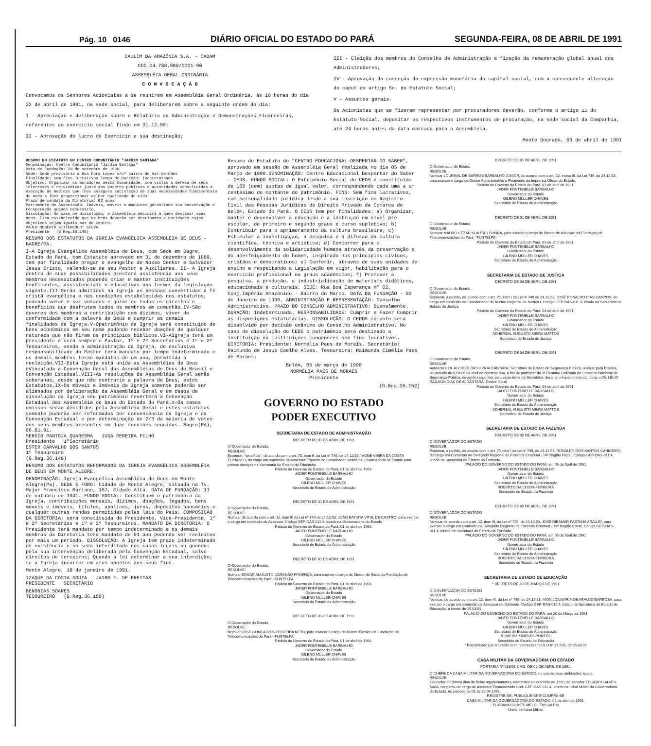Pág. 10 0146 DIÁRIO OFICIAL DO ESTADO DO PARÁ SEGUNDA-FEIRA, 08 DE ABRIL DE 1991
CAULIM DA AMAZÔNIA S.A. - CADAM
CGC 04.788.980/0001-90
ASSEMBLÉIA GERAL ORDINÁRIA
C O N V O C A Ç Ã O
Convocamos os Senhores Acionistas a se reunirem em Assembléia Geral Ordinária, às 10 horas do dia 22 de abril de 1991, na sede social, para deliberarem sobre a seguinte ordem do dia:
I - Apreciação e deliberação sobre o Relatório da Administração e Demonstrações Financeiras, referentes ao exercício social findo em 31.12.90;
II - Aprovação do lucro do Exercício e sua destinação;
III - Eleição dos membros do Conselho de Administração e fixação da remuneração global anual dos Administradores;
IV - Aprovação da correção da expressão monetária do capital social, com a consequente alteração do caput do artigo 5o. do Estatuto Social;
V - Assuntos gerais.
Os Acionistas que se fizerem representar por procuradores deverão, conforme o artigo 11 do Estatuto Social, depositar os respectivos instrumentos de procuração, na sede social da Companhia, até 24 horas antes da data marcada para a Assembléia.
Monte Dourado, 03 de abril de 1991
RESUMO DO ESTATUTO DO CENTRO COMUNITÁRIO "JARDIM SANTANA"
Denominação: Centro Comunitário "Jardim Santana"
Data de Fundação: 20 de setembro de 1990
Sede: Sede provisória à Rua Dora Lopes s/nº bairro de Val-de-Cães
Finalidade: Sem fins lucrativos Tempo de Duração: Indeterminado
Objetivo: Organizar os moradores desta Comunidade, com vistas à defesa de seus interesses e reivindicar junto aos poderes públicos e autoridades constituídas a execução de medidas que lhes assegure satisfação de suas necessidades fundamentais de modo a lhes proporcionar melhor qualidade de vida.
Prazo de mandato da Diretoria: 02 anos
Patrimônio da Associação: Imóveis, móveis e máquinas garantindo sua conservação e recuperação quando necessário.
Dissolução: No caso de dissolução, a Assembléia decidirá à quem destinar seus bens. Fica estabelecido que os bens deverão ser destinados a entidades cujos objetivos sejam iguais aos do Centro.
PAULO ROBERTO BITTENCOURT SILVA
Presidente (G.Reg.36.146)
RESUMO DOS ESTATUTOS DA IGREJA EVANGÉLICA ASSEMBLÉIA DE DEUS - BAGRE/PA.
I-A Igreja Evangélica Assembléia de Deus, com Sede em Bagre, Estado do Pará, com Estatuto aprovado em 31 de dezembro de 1989, tem por finalidade pregar o evangelho de Nosso Senhor e Salvador Jesus Cristo, valendo-se de seu Pastor e Auxiliares. II- A Igreja dentro de suas possibilidades prestará assistência aos seus membros necessitados podendo criar e manter instituições benficentes, assistenciais e educativas nos termos da legislação vigente.III-Serão admitidos na Igreja as pessoas convertidas a fé cristã evangélica e nas condições estabelecidas nos estatutos, podendo votar e ser votados e gozar de todos os direitos e benefícios que desfrutem todos os membros em comunhão.IV-São deveres dos membros a contribuição com dízimos, viver de conformidade com a palavra de Deus e cumprir as demais finalidades da Igreja.V-Opatrimônio da Igreja será constituido de bens econômicos em seu nome podendo receber doações de qualquer natureza que não firam os princípios bíblicos.VI-AIgreja terá um presidente e será sempre o Pastor, 1º e 2º Secretários e 1º e 2º Tesoureiros, sendo a administração da Igreja, de exclusiva responsabilidade do Pastor terá mandato por tempo indeterminado e os demais membros terão mandatos de um ano, permitida a reeleição.VII-Esta Igreja está unida as Assembléias de Deus eVinculada à Convenção Geral das Assembléias de Deus do Brasil e Convenção Estadual.VIII-As resoluções da Assembléia Geral serão soberanas, desde que não contrarie a palavra de Deus, estes Estatutos.IX-Os móveis e Imóveis da Igreja somente poderão ser alienados por deliberação da Assembléia Geral e em casos de dissolução da Igreja seu patrimônio reverterá a Convenção Estadual das Assembléia de Deus do Estado do Pará.X-Os casos omissos serão decididos pela Assembléia Geral e estes estatutos somente poderão ser reformados por conveniência da Igreja e da Convenção Estadual e por determinação de 2/3 da maioria de votos dos seus membros presentes em duas reuniões seguidas. Bagre(PA), 06.01.91.
SERGIO PANTOJA QUARESMA JUDÁ PEREIRA FILHO
Presidente 1ºSecretário
ESTER CARVALHO DOS SANTOS
1º Tesoureiro
(G.Reg.36.149)
RESUMO DOS ESTATUTOS REFORMADOS DA IGREJA EVANGÉLICA ASSEMBLÉIA DE DEUS EM MONTE ALEGRE.
DENOMINAÇÃO: Igreja Evangélica Assembléia de Deus em Monte Alegre(Pa). SEDE E FORO: Cidade de Monte Alegre, situada na Tv. Major Francisco Mariano, 157, Cidade Alta. DATA DE FUNDAÇÃO: 11 de outubro de 1941. FUNDO SOCIAL: Constituem o patrimônio da Igreja, contribuições mensais, dízimos, doações, legados, bens móveis e imóveis, títulos, apólices, juros, depósitos bancários e qualquer outras rendas permitidas pelas leis do País. COMPOSIÇÃO DA DIRETORIA: será constituida de Presidente, Vice-Presidente, 1º e 2º Secretários e 1º e 2º Tesoureiros. MANDATO DA DIRETORIA: O Presidente terá mandato por tempo indeterminado e os demais membros da Diretoria terá mandato de 01 ano podendo ser reeleitos por mais um período. DISSOLUÇÃO: A Igreja tem prazo indeterminado de existência e só será interditada nos casos legais ou quando: pela sua intervenção deliberada pela Convenção Estadual, salvo direitos de terceiros; Quando a lei determinar a sua interdição; se a Igreja incorrer em atos opostos aos seus fins.
Monte Alegre, 18 de janeiro de 1991.
IZAQUE DA COSTA SOUZA JAIRO F. DE FREITAS
PRESIDENTE SECRETÁRIO
BENONIAS SOARES
TESOUREIRO (G.Reg.36.150)
Resumo do Estatuto do "CENTRO EDUCACIONAL DESPERTAR DO SABER", aprovado em sessão de Assembléia Geral realizada no dia 05 de Março de 1990.DENOMINAÇÃO: Centro Educacional Despertar do Saber - CEDS. FUNDO SOCIAL: O Patrimônio Social do CEDS é constituído de 100 (cem) quotas de igual valor, correspondendo cada uma a um centésimo do montante do patrimônio. FINS: Sem fins lucrativos, com personalidade jurídica desde a sua inscrição no Registro Civil das Pessoas Jurídicas de Direito Privado da Comarca de Belém, Estado do Pará. O CEDS tem por finalidades: a) Organizar, manter e desenvolver a educação e a instrução em nível pré-escolar, de primeiro e segundo graus e curso supletivo; b) Contribuir para o aprimoramento da cultura brasileira; c) Estimular a investigação, a pesquisa e a difusão da cultura científica, técnica e artística; d) Concorrer para o desenvolvimento da solidariedade humana através da preservação e do aperfeiçoamento do homem, inspirado nos princípios cívicos, cristãos e democráticos; e) Conferir, através de suas unidades de ensino e respeitando a Legislação em vigor, habilitação para o exercício profissional ou graus acadêmicos; f) Promover a pesquisa, a produção, a industrialização de materiais didáticos, educacionais e culturais. SEDE: Rua Boa Esperança nº 02, Conj.Império Amazônico - Bairro do Marco. DATA DA FUNDAÇÃO - 02 de Janeiro de 1990. ADMINISTRAÇÃO E REPRESENTAÇÃO: Conselho Administrativo. PRAZO DO CONSELHO ADMINISTRATIVO: Bienalmente. DURAÇÃO: Indeterminada. RESPONSABILIDADE: Cumprir e Fazer Cumprir as disposições estatutárias. DISSOLUÇÃO: O CEPDS somente será dissolvido por decisão unânime do Conselho Administrativo. No caso de dissolução do CEDS o patrimônio será destinado a instituição ou instituições congêneres sem fins lucrativos. DIRETORIA: Presidente: Normélia Paes de Morais. Secretário: Raimundo de Jesus Coelho Alves. Tesoureira: Raimunda Cimélia Paes de Moraes.
Belém, 05 de março de 1990
NORMÉLIA PAES DE MORAES
Presidente
(G.Reg.36.152)
GOVERNO DO ESTADO
PODER EXECUTIVO
SECRETARIA DE ESTADO DE ADMINISTRAÇÃO
DECRETO DE 01 DE ABRIL DE 1991
O Governador do Estado,
RESOLVE:
Exonerar, "ex-officio", de acordo com o art. 75, item II, da Lei nº 749, de 24.12.53, IVONE VIEIRA DA COSTA TUPIASSU, do cargo em comissão de Assessor Especial do Governador, lotada na Governadoria do Estado para prestar serviços na Secretaria de Estado de Educação.
Palácio do Governo do Estado do Pará, 01 de abril de 1991.
JADER FONTENELLE BARBALHO
Governador do Estado
GILENO MÜLLER CHAVES
Secretário de Estado de Administração
DECRETO DE 01 DE ABRIL DE 1991
O Governador do Estado,
RESOLVE:
Nomear de acordo com o art. 12, item III da Lei nº 749 de 24.12.53, JOÃO BATISTA VITAL DE CASTRO, para exercer o cargo em comissão de Assessor, Código GEP-DAS-012.3, lotado na Governadoria do Estado.
Palácio do Governo do Estado do Pará, 01 de abril de 1991.
JADER FONTENELLE BARBALHO
Governador do Estado
GILENO MÜLLER CHAVES
Secretário de Estado de Administração
DECRETO DE 01 DE ABRIL DE 1991
O Governador do Estado,
RESOLVE:
Nomear EDGAR AUGUSTO CARAMÃO PROENÇA, para exercer o cargo de Diretor de Rádio da Fundação de Telecomunicações do Pará - FUNTELPA.
Palácio do Governo do Estado do Pará, 01 de abril de 1991.
JADER FONTENELLE BARBALHO
Governador do Estado
GILENO MÜLLER CHAVES
Secretário de Estado de Administração
DECRETO DE 01 DE ABRIL DE 1991
O Governador do Estado,
RESOLVE:
Nomear JOSÉ GONÇALVES FERREIRA NETO, para exercer o cargo de Diretor Técnico da Fundação de Telecomunicações do Pará - FUNTELPA.
Palácio do Governo do Estado do Pará, 01 de abril de 1991.
JADER FONTENELLE BARBALHO
Governador do Estado
GILENO MÜLLER CHAVES
Secretário de Estado de Administração
DECRETO DE 01 DE ABRIL DE 1991
O Governador do Estado,
RESOLVE:
Nomear LOURIVAL DE BARROS BARBALHO JÚNIOR, de acordo com o art. 12, inciso III, da Lei 749, de 24.12.53, para exercer o cargo de Diretor Administrativo e Financeiro da Imprensa Oficial do Estado.
Palácio do Governo do Estado do Pará, 01 de abril de 1991.
JADER FONTENELLE BARBALHO
Governador do Estado
GILENO MÜLLER CHAVES
Secretário de Estado de Administração
DECRETO DE 01 DE ABRIL DE 1991
O Governador do Estado,
RESOLVE:
Nomear MAURO CÉZAR KLAUTAU BONNA, para exercer o cargo de Diretor de televisão da Fundação de Telecomunicações do Pará - FUNTELPA.
Palácio do Governo do Estado do Pará, 01 de abril de 1991.
JADER FONTENELLE BARBALHO
Governador do Estado
GILENO MÜLLER CHAVES
Secretário de Estado de Administração
SECRETARIA DE ESTADO DE JUSTIÇA
DECRETO DE 04 DE ABRIL DE 1991
O Governador do Estado,
RESOLVE:
Exonerar, a pedido, de acordo com o art. 75, item I da Lei nº 749 de 24.12.53, JOSÉ RONALDO DIAS CAMPOS, do cargo em comissão de Coordenador do Núcleo Regional de Justiça I, Código GEP-DAS-011.3, lotado na Secretaria de Estado de Justiça.
Palácio do Governo do Estado do Pará, 04 de abril de 1991.
JADER FONTENELLE BARBALHO
Governador do Estado
GILENO MÜLLER CHAVES
Secretário de Estado de Administração
ADHERBAL AUGUSTO MEIRA MATTOS
Secretário de Estado de Justiça
DECRETO DE 04 DE ABRIL DE 1991
O Governador do Estado,
RESOLVE:
Autorizar o Dr. ALCIDES DA SILVA ALCÂNTARA, Secretário de Estado de Segurança Pública, a viajar para Brasília, no período de 03 a 06 de abril do corrente ano, a fim de participar da 3ª Reunião Ordinária do Conselho Nacional de Segurança Pública, devendo responder pelo expediente da Secretaria, durante o impedimento do titular, o Dr. LÉLIO RAILSON DIAS DE ALCÂNTARA, Diretor Geral.
Palácio do Governo do Estado do Pará, 04 de abril de 1991.
JADER FONTENELLE BARBALHO
Governador do Estado
GILENO MÜLLER CHAVES
Secretário de Estado de Administração
ADHERBAL AUGUSTO MEIRA MATTOS
Secretário de Estado de Justiça
SECRETARIA DE ESTADO DA FAZENDA
DECRETO DE 05 DE ABRIL DE 1991
O GOVERNADOR DO ESTADO
RESOLVE:
Exonerar, a pedido, de acordo com o art. 75 item I da Lei nº 749, de 24.12.53, RONALDO DOS SANTOS CANICEIRO, do cargo em Comissão de Delegado Regional da Fazenda Estadual - 14ª Região Fiscal, Código GEP-DAS-011.4, lotado na Secretaria de Estado da Fazenda.
PALÁCIO DO GOVERNO DO ESTADO DO PARÁ, em 05 de Abril de 1991
JADER FONTENELLE BARBALHO
Governador do Estado
GILENO MÜLLER CHAVES
Secretário de Estado de Administração
ROBERTO DA COSTA FERREIRA
Secretário de Estado da Fazenda
DECRETO DE 05 DE ABRIL DE 1991
O GOVERNADOR DO ESTADO
RESOLVE:
Nomear de acordo com o art. 12, item III, da Lei nº 749, de 24.12.53, JOSÉ RIBAMAR PASTANA ARAÚJO, para exercer o cargo em comissão de Delegado Regional da Fazenda Estadual - 14ª Região Fiscal, Código GEP-DAS-011.4, lotado na Secretaria de Estado da Fazenda.
PALÁCIO DO GOVERNO DO ESTADO DO PARÁ, em 05 de Abril de 1991
JADER FONTENELLE BARBALHO
Governador do Estado
GILENO MÜLLER CHAVES
Secretário de Estado de Administração
ROBERTO DA COSTA FERREIRA
Secretário de Estado da Fazenda
SECRETARIA DE ESTADO DE EDUCAÇÃO
* DECRETO DE 20 DE MARÇO DE 1991
O GOVERNADOR DO ESTADO
RESOLVE:
Nomear, de acordo com o art. 12, item III, da Lei nº 749, de 24.12.53, IVONILDA MARIA DE ARAUJO BARBOSA, para exercer o cargo em comissão de Assessor de Gabinete, Código GEP-DAS-012.4, lotado na Secretaria de Estado de Educação, a contar de 15.03.91.
PALÁCIO DO GOVERNO DO ESTADO DO PARÁ, em 20 de Março de 1991
JADER FONTENELLE BARBALHO
Governador do Estado
GILENO MÜLLER CHAVES
Secretário de Estado de Administração
ROMERO XIMENES PONTES
Secretário de Estado de Educação
* Republicado por ter saído com incorreções no D.O nº 26.935, de 25.03.91
CASA MILITAR DA GOVERNADORIA DO ESTADO
PORTARIA Nº 018/91-CMG, DE 02 DE ABRIL DE 1991.
O CHEFE DA CASA MILITAR DA GOVERNADORIA DO ESTADO, no uso de suas atribuições legais,
RESOLVE:
Conceder 30 (trinta) dias de férias regulamentares, referentes ao exercício de 1990, ao servidor EDUARDO ALVES MAIA, ocupante do cargo de Assessor Especializado Cod. GEP-DAS 012.4, lotado na Casa Militar da Governadoria do Estado, no período de 01 às 30.04.1991.
REGISTRE-SE, PUBLIQUE-SE E CUMPRA-SE
CASA MILITAR DA GOVERNADORIA DO ESTADO, 02 de abril de 1991.
FLAVIANO GOMES MELO - Ten Cel PM
Chefe da Casa Militar.